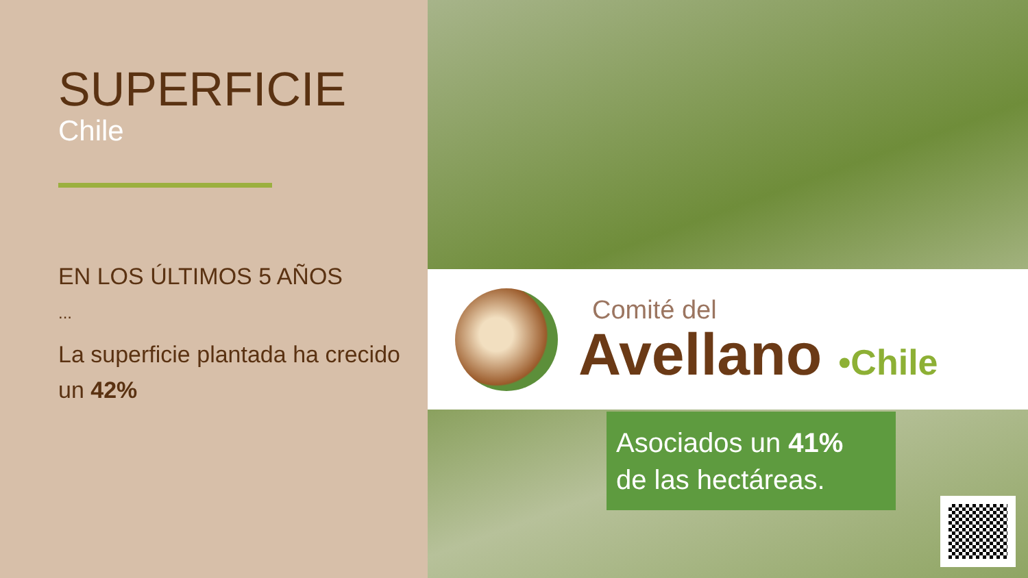SUPERFICIE
Chile
EN LOS ÚLTIMOS 5 AÑOS
...
La superficie plantada ha crecido un 42%
Comité del
Avellano •Chile
Asociados un 41%
de las hectáreas.